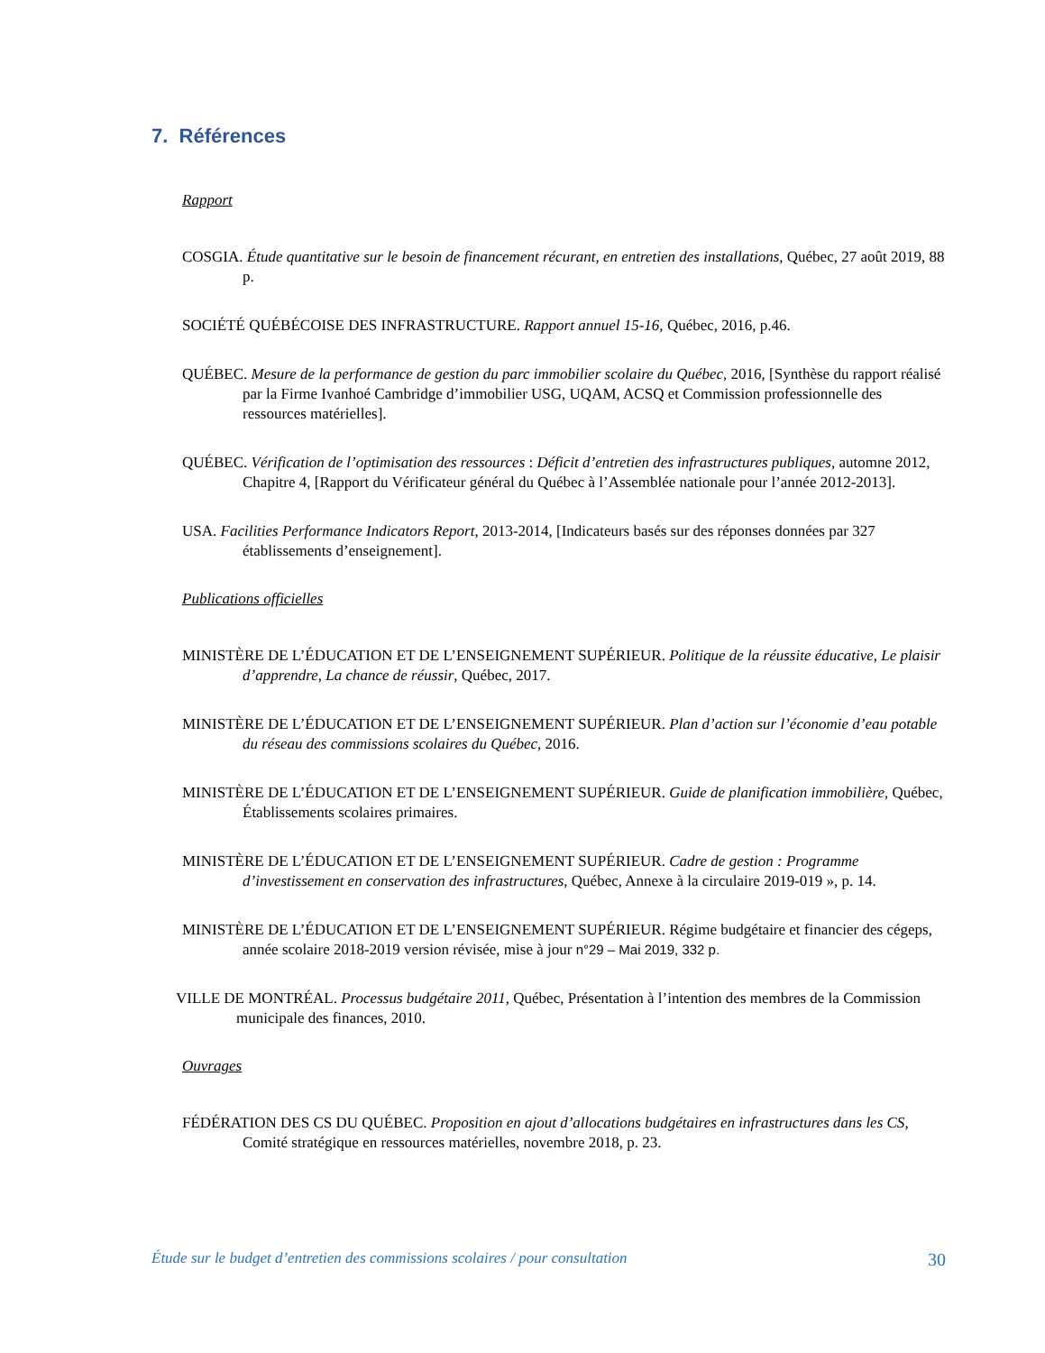7. Références
Rapport
COSGIA. Étude quantitative sur le besoin de financement récurant, en entretien des installations, Québec, 27 août 2019, 88 p.
SOCIÉTÉ QUÉBÉCOISE DES INFRASTRUCTURE. Rapport annuel 15-16, Québec, 2016, p.46.
QUÉBEC. Mesure de la performance de gestion du parc immobilier scolaire du Québec, 2016, [Synthèse du rapport réalisé par la Firme Ivanhoé Cambridge d’immobilier USG, UQAM, ACSQ et Commission professionnelle des ressources matérielles].
QUÉBEC. Vérification de l’optimisation des ressources : Déficit d’entretien des infrastructures publiques, automne 2012, Chapitre 4, [Rapport du Vérificateur général du Québec à l’Assemblée nationale pour l’année 2012-2013].
USA. Facilities Performance Indicators Report, 2013-2014, [Indicateurs basés sur des réponses données par 327 établissements d’enseignement].
Publications officielles
MINISTÈRE DE L’ÉDUCATION ET DE L’ENSEIGNEMENT SUPÉRIEUR. Politique de la réussite éducative, Le plaisir d’apprendre, La chance de réussir, Québec, 2017.
MINISTÈRE DE L’ÉDUCATION ET DE L’ENSEIGNEMENT SUPÉRIEUR. Plan d’action sur l’économie d’eau potable du réseau des commissions scolaires du Québec, 2016.
MINISTÈRE DE L’ÉDUCATION ET DE L’ENSEIGNEMENT SUPÉRIEUR. Guide de planification immobilière, Québec, Établissements scolaires primaires.
MINISTÈRE DE L’ÉDUCATION ET DE L’ENSEIGNEMENT SUPÉRIEUR. Cadre de gestion : Programme d’investissement en conservation des infrastructures, Québec, Annexe à la circulaire 2019-019 », p. 14.
MINISTÈRE DE L’ÉDUCATION ET DE L’ENSEIGNEMENT SUPÉRIEUR. Régime budgétaire et financier des cégeps, année scolaire 2018-2019 version révisée, mise à jour n°29 – Mai 2019, 332 p.
VILLE DE MONTRÉAL. Processus budgétaire 2011, Québec, Présentation à l’intention des membres de la Commission municipale des finances, 2010.
Ouvrages
FÉDÉRATION DES CS DU QUÉBEC. Proposition en ajout d’allocations budgétaires en infrastructures dans les CS, Comité stratégique en ressources matérielles, novembre 2018, p. 23.
Étude sur le budget d’entretien des commissions scolaires / pour consultation 30